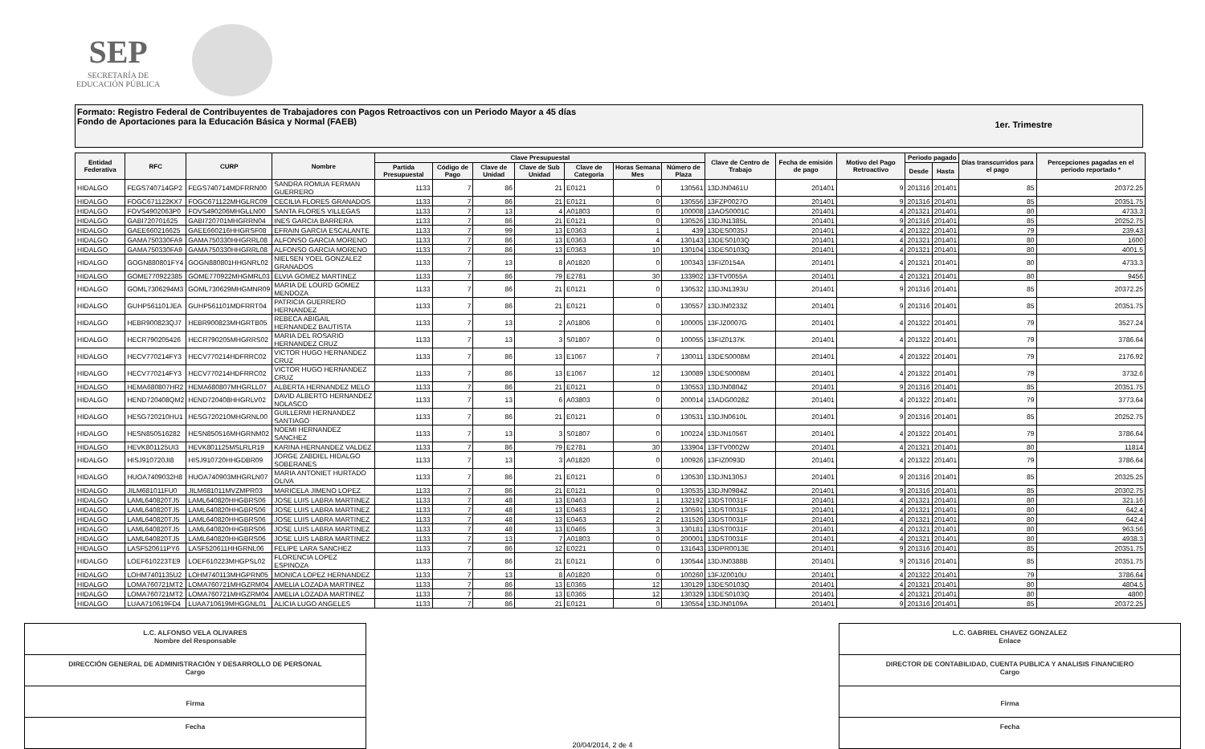SEP
SECRETARÍA DE
EDUCACIÓN PÚBLICA
Formato: Registro Federal de Contribuyentes de Trabajadores con Pagos Retroactivos con un Periodo Mayor a 45 días
Fondo de Aportaciones para la Educación Básica y Normal (FAEB)
1er. Trimestre
| Entidad Federativa | RFC | CURP | Nombre | Clave Presupuestal | | | | | | | Clave de Centro de Trabajo | Fecha de emisión de pago | Motivo del Pago Retroactivo | Periodo pagado | | Días transcurridos para el pago | Percepciones pagadas en el periodo reportado * |
| --- | --- | --- | --- | --- | --- | --- | --- | --- | --- | --- | --- | --- | --- | --- | --- | --- | --- |
| | | | | Partida Presupuestal | Código de Pago | Clave de Unidad | Clave de Sub Unidad | Clave de Categoría | Horas Semana Mes | Número de Plaza | | | | Desde | Hasta | | |
| HIDALGO | FEGS740714GP2 | FEGS740714MDFRRN00 | SANDRA ROMUA FERMAN GUERRERO | 1133 | 7 | 86 | 21 | E0121 | 0 | 130561 | 13DJN0461U | 201401 | 9 | 201316 | 201401 | 85 | 20372.25 |
| HIDALGO | FOGC671122KX7 | FOGC671122MHGLRC09 | CECILIA FLORES GRANADOS | 1133 | 7 | 86 | 21 | E0121 | 0 | 130556 | 13FZP0027O | 201401 | 9 | 201316 | 201401 | 85 | 20351.75 |
| HIDALGO | FOVS4902063P0 | FOVS490206MHGLLN00 | SANTA FLORES VILLEGAS | 1133 | 7 | 13 | 4 | A01803 | 0 | 100008 | 13AOS0001C | 201401 | 4 | 201321 | 201401 | 80 | 4733.3 |
| HIDALGO | GABI720701625 | GABI720701MHGRRN04 | INES GARCIA BARRERA | 1133 | 7 | 86 | 21 | E0121 | 0 | 130526 | 13DJN1385L | 201401 | 9 | 201316 | 201401 | 85 | 20252.75 |
| HIDALGO | GAEE660216625 | GAEE660216HHGRSF08 | EFRAIN GARCIA ESCALANTE | 1133 | 7 | 99 | 13 | E0363 | 1 | 439 | 13DES0035J | 201401 | 4 | 201322 | 201401 | 79 | 239.43 |
| HIDALGO | GAMA750330FA9 | GAMA750330HHGRRL08 | ALFONSO GARCIA MORENO | 1133 | 7 | 86 | 13 | E0363 | 4 | 130143 | 13DES0103Q | 201401 | 4 | 201321 | 201401 | 80 | 1600 |
| HIDALGO | GAMA750330FA9 | GAMA750330HHGRRL08 | ALFONSO GARCIA MORENO | 1133 | 7 | 86 | 13 | E0363 | 10 | 130104 | 13DES0103Q | 201401 | 4 | 201321 | 201401 | 80 | 4001.5 |
| HIDALGO | GOGN880801FY4 | GOGN880801HHGNRL02 | NIELSEN YOEL GONZALEZ GRANADOS | 1133 | 7 | 13 | 8 | A01820 | 0 | 100343 | 13FIZ0154A | 201401 | 4 | 201321 | 201401 | 80 | 4733.3 |
| HIDALGO | GOME770922385 | GOME770922MHGMRL03 | ELVIA GOMEZ MARTINEZ | 1133 | 7 | 86 | 79 | E2781 | 30 | 133902 | 13FTV0055A | 201401 | 4 | 201321 | 201401 | 80 | 9456 |
| HIDALGO | GOML7306294M3 | GOML730629MHGMNR09 | MARIA DE LOURD GOMEZ MENDOZA | 1133 | 7 | 86 | 21 | E0121 | 0 | 130532 | 13DJN1393U | 201401 | 9 | 201316 | 201401 | 85 | 20372.25 |
| HIDALGO | GUHP561101JEA | GUHP561101MDFRRT04 | PATRICIA GUERRERO HERNANDEZ | 1133 | 7 | 86 | 21 | E0121 | 0 | 130557 | 13DJN0233Z | 201401 | 9 | 201316 | 201401 | 85 | 20351.75 |
| HIDALGO | HEBR900823QJ7 | HEBR900823MHGRTB05 | REBECA ABIGAIL HERNANDEZ BAUTISTA | 1133 | 7 | 13 | 2 | A01806 | 0 | 100005 | 13FJZ0007G | 201401 | 4 | 201322 | 201401 | 79 | 3527.24 |
| HIDALGO | HECR790205426 | HECR790205MHGRRS02 | MARIA DEL ROSARIO HERNANDEZ CRUZ | 1133 | 7 | 13 | 3 | S01807 | 0 | 100055 | 13FIZ0137K | 201401 | 4 | 201322 | 201401 | 79 | 3786.64 |
| HIDALGO | HECV770214FY3 | HECV770214HDFRRC02 | VICTOR HUGO HERNANDEZ CRUZ | 1133 | 7 | 86 | 13 | E1067 | 7 | 130011 | 13DES0008M | 201401 | 4 | 201322 | 201401 | 79 | 2176.92 |
| HIDALGO | HECV770214FY3 | HECV770214HDFRRC02 | VICTOR HUGO HERNANDEZ CRUZ | 1133 | 7 | 86 | 13 | E1067 | 12 | 130089 | 13DES0008M | 201401 | 4 | 201322 | 201401 | 79 | 3732.6 |
| HIDALGO | HEMA680807HR2 | HEMA680807MHGRLL07 | ALBERTA HERNANDEZ MELO | 1133 | 7 | 86 | 21 | E0121 | 0 | 130553 | 13DJN0804Z | 201401 | 9 | 201316 | 201401 | 85 | 20351.75 |
| HIDALGO | HEND720408QM2 | HEND720408HHGRLV02 | DAVID ALBERTO HERNANDEZ NOLASCO | 1133 | 7 | 13 | 6 | A03803 | 0 | 200014 | 13ADG0028Z | 201401 | 4 | 201322 | 201401 | 79 | 3773.64 |
| HIDALGO | HESG720210HU1 | HESG720210MHGRNL00 | GUILLERMI HERNANDEZ SANTIAGO | 1133 | 7 | 86 | 21 | E0121 | 0 | 130531 | 13DJN0610L | 201401 | 9 | 201316 | 201401 | 85 | 20252.75 |
| HIDALGO | HESN850516282 | HESN850516MHGRNM02 | NOEMI HERNANDEZ SANCHEZ | 1133 | 7 | 13 | 3 | S01807 | 0 | 100224 | 13DJN1056T | 201401 | 4 | 201322 | 201401 | 79 | 3786.64 |
| HIDALGO | HEVK801125UI3 | HEVK801125MSLRLR19 | KARINA HERNANDEZ VALDEZ | 1133 | 7 | 86 | 79 | E2781 | 30 | 133904 | 13FTV0002W | 201401 | 4 | 201321 | 201401 | 80 | 11814 |
| HIDALGO | HISJ910720JI8 | HISJ910720HHGDBR09 | JORGE ZABDIEL HIDALGO SOBERANES | 1133 | 7 | 13 | 3 | A01820 | 0 | 100926 | 13FIZ0093D | 201401 | 4 | 201322 | 201401 | 79 | 3786.64 |
| HIDALGO | HUOA7409032H8 | HUOA740903MHGRLN07 | MARIA ANTONIET HURTADO OLIVA | 1133 | 7 | 86 | 21 | E0121 | 0 | 130530 | 13DJN1305J | 201401 | 9 | 201316 | 201401 | 85 | 20325.25 |
| HIDALGO | JILM681011FU0 | JILM681011MVZMPR03 | MARICELA JIMENO LOPEZ | 1133 | 7 | 86 | 21 | E0121 | 0 | 130535 | 13DJN0984Z | 201401 | 9 | 201316 | 201401 | 85 | 20302.75 |
| HIDALGO | LAML640820TJ5 | LAML640820HHGBRS06 | JOSE LUIS LABRA MARTINEZ | 1133 | 7 | 48 | 13 | E0463 | 1 | 132192 | 13DST0031F | 201401 | 4 | 201321 | 201401 | 80 | 321.16 |
| HIDALGO | LAML640820TJ5 | LAML640820HHGBRS06 | JOSE LUIS LABRA MARTINEZ | 1133 | 7 | 48 | 13 | E0463 | 2 | 130591 | 13DST0031F | 201401 | 4 | 201321 | 201401 | 80 | 642.4 |
| HIDALGO | LAML640820TJ5 | LAML640820HHGBRS06 | JOSE LUIS LABRA MARTINEZ | 1133 | 7 | 48 | 13 | E0463 | 2 | 131526 | 13DST0031F | 201401 | 4 | 201321 | 201401 | 80 | 642.4 |
| HIDALGO | LAML640820TJ5 | LAML640820HHGBRS06 | JOSE LUIS LABRA MARTINEZ | 1133 | 7 | 48 | 13 | E0465 | 3 | 130181 | 13DST0031F | 201401 | 4 | 201321 | 201401 | 80 | 963.56 |
| HIDALGO | LAML640820TJ5 | LAML640820HHGBRS06 | JOSE LUIS LABRA MARTINEZ | 1133 | 7 | 13 | 7 | A01803 | 0 | 200001 | 13DST0031F | 201401 | 4 | 201321 | 201401 | 80 | 4938.3 |
| HIDALGO | LASF520611PY6 | LASF520611HHGRNL06 | FELIPE LARA SANCHEZ | 1133 | 7 | 86 | 12 | E0221 | 0 | 131643 | 13DPR0013E | 201401 | 9 | 201316 | 201401 | 85 | 20351.75 |
| HIDALGO | LOEF610223TE9 | LOEF610223MHGPSL02 | FLORENCIA LOPEZ ESPINOZA | 1133 | 7 | 86 | 21 | E0121 | 0 | 130544 | 13DJN0388B | 201401 | 9 | 201316 | 201401 | 85 | 20351.75 |
| HIDALGO | LOHM7401135U2 | LOHM740113MHGPRN05 | MONICA LOPEZ HERNANDEZ | 1133 | 7 | 13 | 8 | A01820 | 0 | 100260 | 13FJZ0010U | 201401 | 4 | 201322 | 201401 | 79 | 3786.64 |
| HIDALGO | LOMA760721MT2 | LOMA760721MHGZRM04 | AMELIA LOZADA MARTINEZ | 1133 | 7 | 86 | 13 | E0365 | 12 | 130129 | 13DES0103Q | 201401 | 4 | 201321 | 201401 | 80 | 4804.5 |
| HIDALGO | LOMA760721MT2 | LOMA760721MHGZRM04 | AMELIA LOZADA MARTINEZ | 1133 | 7 | 86 | 13 | E0365 | 12 | 130329 | 13DES0103Q | 201401 | 4 | 201321 | 201401 | 80 | 4800 |
| HIDALGO | LUAA710619FD4 | LUAA710619MHGGNL01 | ALICIA LUGO ANGELES | 1133 | 7 | 86 | 21 | E0121 | 0 | 130554 | 13DJN0109A | 201401 | 9 | 201316 | 201401 | 85 | 20372.25 |
L.C. ALFONSO VELA OLIVARES
Nombre del Responsable
DIRECCIÓN GENERAL DE ADMINISTRACIÓN Y DESARROLLO DE PERSONAL
Cargo
Firma
Fecha
L.C. GABRIEL CHAVEZ GONZALEZ
Enlace
DIRECTOR DE CONTABILIDAD, CUENTA PUBLICA Y ANALISIS FINANCIERO
Cargo
Firma
Fecha
20/04/2014, 2 de 4